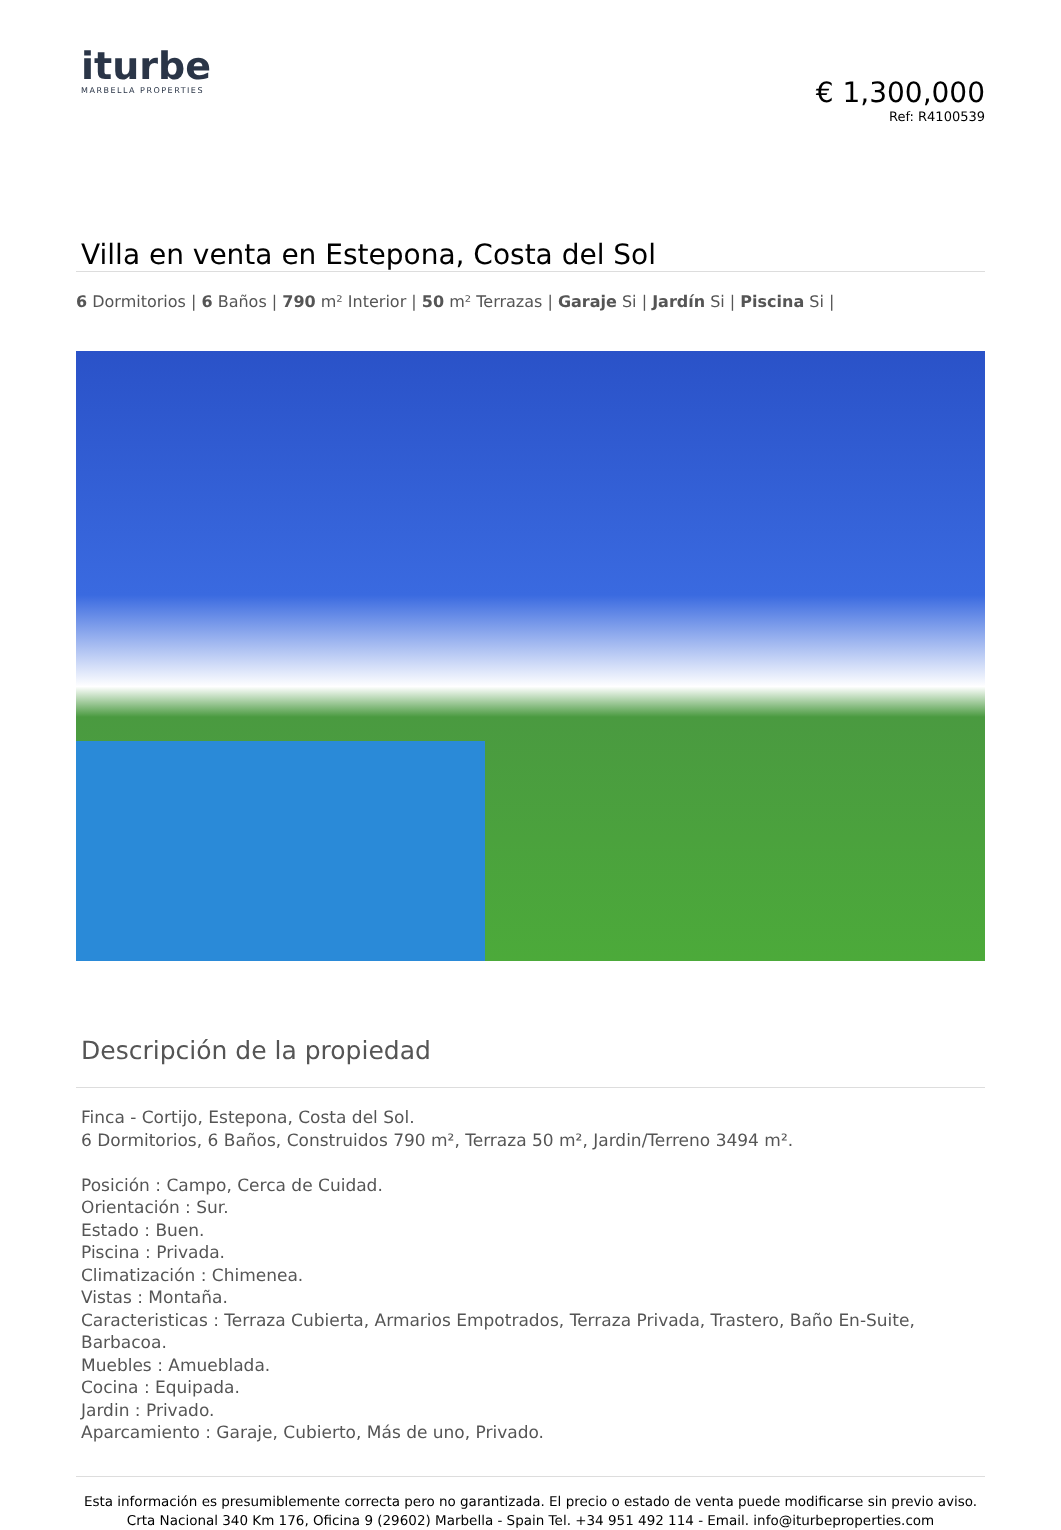iturbe
MARBELLA PROPERTIES
€ 1,300,000
Ref: R4100539
Villa en venta en Estepona, Costa del Sol
6 Dormitorios | 6 Baños | 790 m² Interior | 50 m² Terrazas | Garaje Si | Jardín Si | Piscina Si |
Descripción de la propiedad
Finca - Cortijo, Estepona, Costa del Sol.
6 Dormitorios, 6 Baños, Construidos 790 m², Terraza 50 m², Jardin/Terreno 3494 m².
Posición : Campo, Cerca de Cuidad.
Orientación : Sur.
Estado : Buen.
Piscina : Privada.
Climatización : Chimenea.
Vistas : Montaña.
Caracteristicas : Terraza Cubierta, Armarios Empotrados, Terraza Privada, Trastero, Baño En-Suite, Barbacoa.
Muebles : Amueblada.
Cocina : Equipada.
Jardin : Privado.
Aparcamiento : Garaje, Cubierto, Más de uno, Privado.
Esta información es presumiblemente correcta pero no garantizada. El precio o estado de venta puede modificarse sin previo aviso.
Crta Nacional 340 Km 176, Oficina 9 (29602) Marbella - Spain Tel. +34 951 492 114 - Email. info@iturbeproperties.com